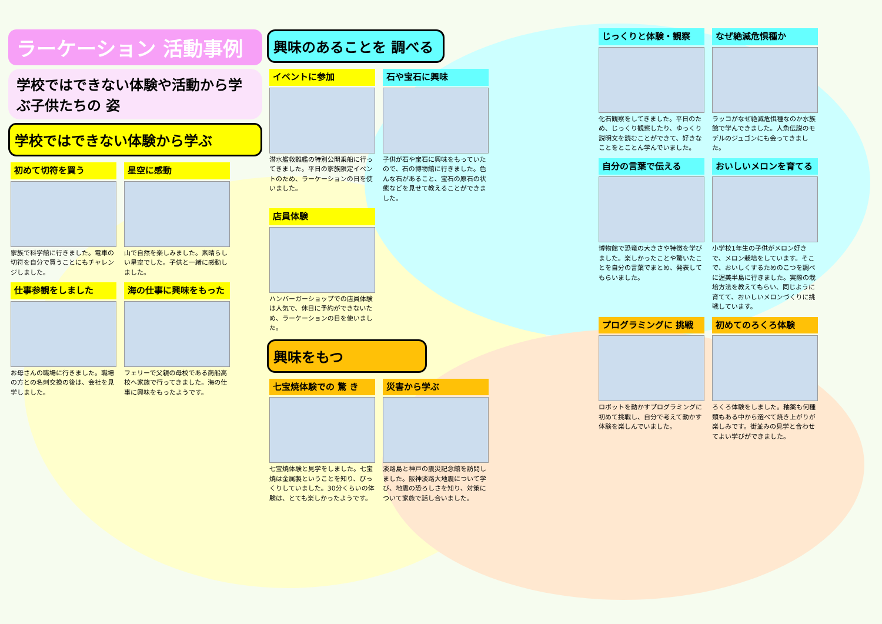ラーケーション 活動事例
学校ではできない体験や活動から学ぶ子供たちの 姿
学校ではできない体験から学ぶ
初めて切符を買う
家族で科学館に行きました。電車の切符を自分で買うことにもチャレンジしました。
星空に感動
山で自然を楽しみました。素晴らしい星空でした。子供と一緒に感動しました。
仕事参観をしました
お母さんの職場に行きました。職場の方との名刺交換の後は、会社を見学しました。
海の仕事に興味をもった
フェリーで父親の母校である商船高校へ家族で行ってきました。海の仕事に興味をもったようです。
興味のあることを 調べる
イベントに参加
潜水艦救難艦の特別公開乗船に行ってきました。平日の家族限定イベントのため、ラーケーションの日を使いました。
石や宝石に興味
子供が石や宝石に興味をもっていたので、石の博物館に行きました。色んな石があること、宝石の原石の状態などを見せて教えることができました。
店員体験
ハンバーガーショップでの店員体験は人気で、休日に予約ができないため、ラーケーションの日を使いました。
興味をもつ
七宝焼体験での 驚 き
七宝焼体験と見学をしました。七宝焼は金属製ということを知り、びっくりしていました。30分くらいの体験は、とても楽しかったようです。
災害から学ぶ
淡路島と神戸の震災記念館を訪問しました。阪神淡路大地震について学び、地震の恐ろしさを知り、対策について家族で話し合いました。
じっくりと体験・観察
化石観察をしてきました。平日のため、じっくり観察したり、ゆっくり説明文を読むことができて、好きなことをとことん学んでいました。
なぜ絶滅危惧種か
ラッコがなぜ絶滅危惧種なのか水族館で学んできました。人魚伝説のモデルのジュゴンにも会ってきました。
自分の言葉で伝える
博物館で恐竜の大きさや特徴を学びました。楽しかったことや驚いたことを自分の言葉でまとめ、発表してもらいました。
おいしいメロンを育てる
小学校1年生の子供がメロン好きで、メロン栽培をしています。そこで、おいしくするためのこつを調べに渥美半島に行きました。実際の栽培方法を教えてもらい、同じように育てて、おいしいメロンづくりに挑戦しています。
プログラミングに 挑戦
ロボットを動かすプログラミングに初めて挑戦し、自分で考えて動かす体験を楽しんでいました。
初めてのろくろ体験
ろくろ体験をしました。釉薬も何種類もある中から選べて焼き上がりが楽しみです。街並みの見学と合わせてよい学びができました。